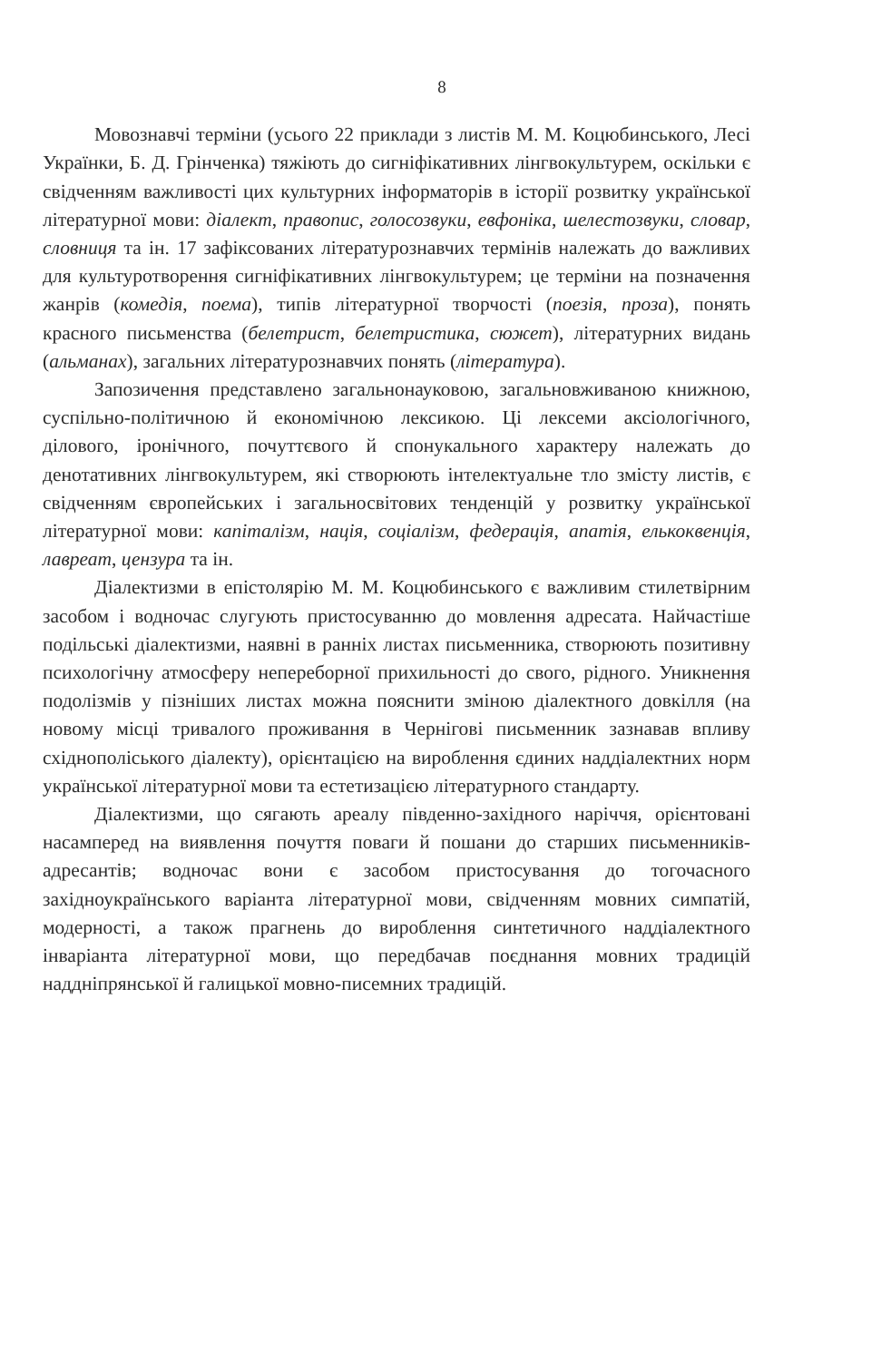8
Мовознавчі терміни (усього 22 приклади з листів М. М. Коцюбинського, Лесі Українки, Б. Д. Грінченка) тяжіють до сигніфікативних лінгвокультурем, оскільки є свідченням важливості цих культурних інформаторів в історії розвитку української літературної мови: діалект, правопис, голосозвуки, евфоніка, шелестозвуки, словар, словниця та ін. 17 зафіксованих літературознавчих термінів належать до важливих для культуротворення сигніфікативних лінгвокультурем; це терміни на позначення жанрів (комедія, поема), типів літературної творчості (поезія, проза), понять красного письменства (белетрист, белетристика, сюжет), літературних видань (альманах), загальних літературознавчих понять (література).
Запозичення представлено загальнонауковою, загальновживаною книжною, суспільно-політичною й економічною лексикою. Ці лексеми аксіологічного, ділового, іронічного, почуттєвого й спонукального характеру належать до денотативних лінгвокультурем, які створюють інтелектуальне тло змісту листів, є свідченням європейських і загальносвітових тенденцій у розвитку української літературної мови: капіталізм, нація, соціалізм, федерація, апатія, елькоквенція, лавреат, цензура та ін.
Діалектизми в епістолярію М. М. Коцюбинського є важливим стилетвірним засобом і водночас слугують пристосуванню до мовлення адресата. Найчастіше подільські діалектизми, наявні в ранніх листах письменника, створюють позитивну психологічну атмосферу непереборної прихильності до свого, рідного. Уникнення подолізмів у пізніших листах можна пояснити зміною діалектного довкілля (на новому місці тривалого проживання в Чернігові письменник зазнавав впливу східнополіського діалекту), орієнтацією на вироблення єдиних наддіалектних норм української літературної мови та естетизацією літературного стандарту.
Діалектизми, що сягають ареалу південно-західного наріччя, орієнтовані насамперед на виявлення почуття поваги й пошани до старших письменників-адресантів; водночас вони є засобом пристосування до тогочасного західноукраїнського варіанта літературної мови, свідченням мовних симпатій, модерності, а також прагнень до вироблення синтетичного наддіалектного інваріанта літературної мови, що передбачав поєднання мовних традицій наддніпрянської й галицької мовно-писемних традицій.